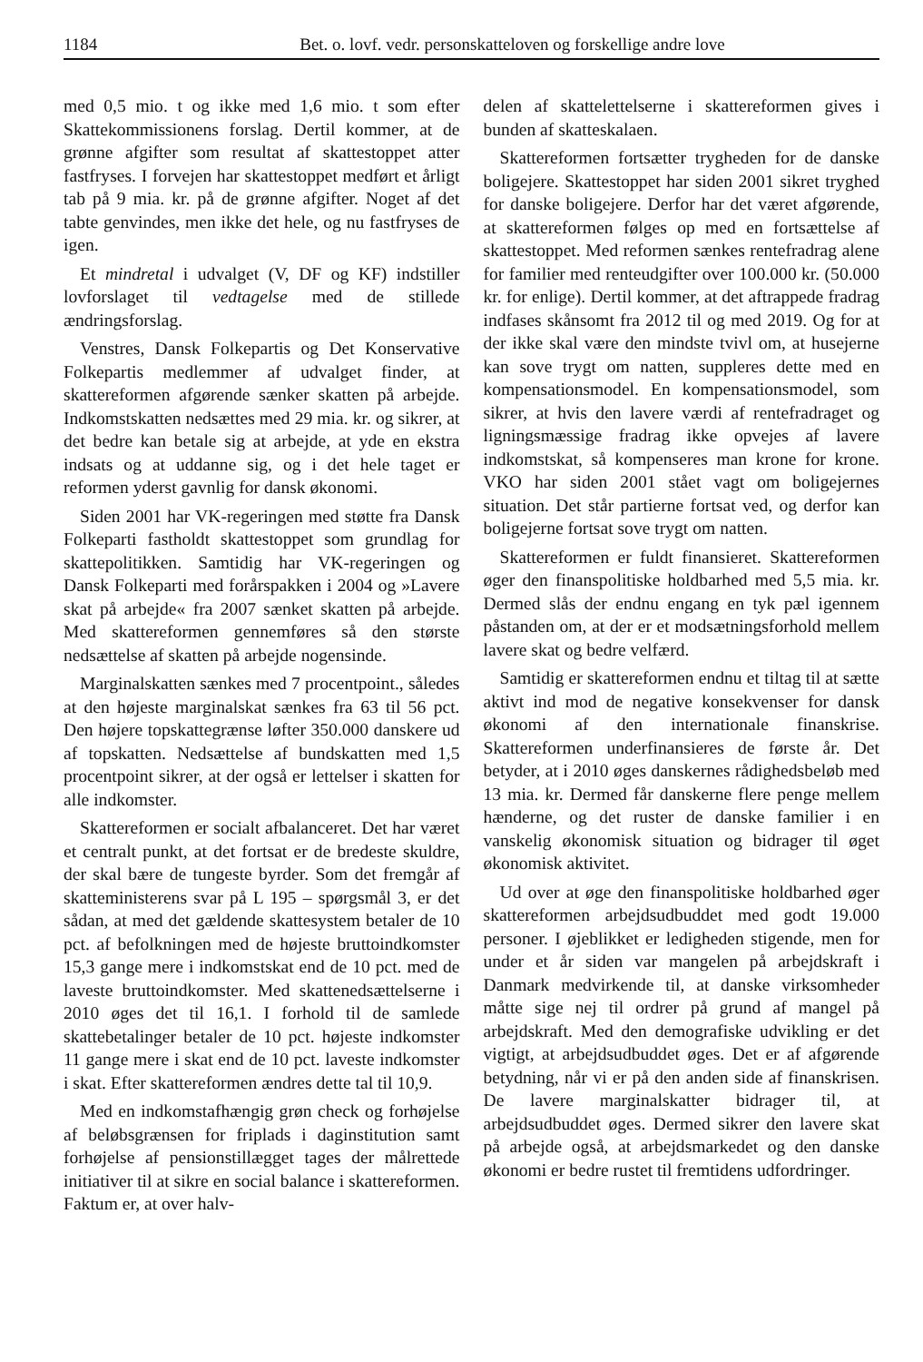1184 Bet. o. lovf. vedr. personskatteloven og forskellige andre love
med 0,5 mio. t og ikke med 1,6 mio. t som efter Skattekommissionens forslag. Dertil kommer, at de grønne afgifter som resultat af skattestoppet atter fastfryses. I forvejen har skattestoppet medført et årligt tab på 9 mia. kr. på de grønne afgifter. Noget af det tabte genvindes, men ikke det hele, og nu fastfryses de igen.
Et mindretal i udvalget (V, DF og KF) indstiller lovforslaget til vedtagelse med de stillede ændringsforslag.
Venstres, Dansk Folkepartis og Det Konservative Folkepartis medlemmer af udvalget finder, at skattereformen afgørende sænker skatten på arbejde. Indkomstskatten nedsættes med 29 mia. kr. og sikrer, at det bedre kan betale sig at arbejde, at yde en ekstra indsats og at uddanne sig, og i det hele taget er reformen yderst gavnlig for dansk økonomi.
Siden 2001 har VK-regeringen med støtte fra Dansk Folkeparti fastholdt skattestoppet som grundlag for skattepolitikken. Samtidig har VK-regeringen og Dansk Folkeparti med forårspakken i 2004 og »Lavere skat på arbejde« fra 2007 sænket skatten på arbejde. Med skattereformen gennemføres så den største nedsættelse af skatten på arbejde nogensinde.
Marginalskatten sænkes med 7 procentpoint., således at den højeste marginalskat sænkes fra 63 til 56 pct. Den højere topskattegrænse løfter 350.000 danskere ud af topskatten. Nedsættelse af bundskatten med 1,5 procentpoint sikrer, at der også er lettelser i skatten for alle indkomster.
Skattereformen er socialt afbalanceret. Det har været et centralt punkt, at det fortsat er de bredeste skuldre, der skal bære de tungeste byrder. Som det fremgår af skatteministerens svar på L 195 – spørgsmål 3, er det sådan, at med det gældende skattesystem betaler de 10 pct. af befolkningen med de højeste bruttoindkomster 15,3 gange mere i indkomstskat end de 10 pct. med de laveste bruttoindkomster. Med skattenedsættelserne i 2010 øges det til 16,1. I forhold til de samlede skattebetalinger betaler de 10 pct. højeste indkomster 11 gange mere i skat end de 10 pct. laveste indkomster i skat. Efter skattereformen ændres dette tal til 10,9.
Med en indkomstafhængig grøn check og forhøjelse af beløbsgrænsen for friplads i daginstitution samt forhøjelse af pensionstillægget tages der målrettede initiativer til at sikre en social balance i skattereformen. Faktum er, at over halv-
delen af skattelettelserne i skattereformen gives i bunden af skatteskalaen.
Skattereformen fortsætter trygheden for de danske boligejere. Skattestoppet har siden 2001 sikret tryghed for danske boligejere. Derfor har det været afgørende, at skattereformen følges op med en fortsættelse af skattestoppet. Med reformen sænkes rentefradrag alene for familier med renteudgifter over 100.000 kr. (50.000 kr. for enlige). Dertil kommer, at det aftrappede fradrag indfases skånsomt fra 2012 til og med 2019. Og for at der ikke skal være den mindste tvivl om, at husejerne kan sove trygt om natten, suppleres dette med en kompensationsmodel. En kompensationsmodel, som sikrer, at hvis den lavere værdi af rentefradraget og ligningsmæssige fradrag ikke opvejes af lavere indkomstskat, så kompenseres man krone for krone. VKO har siden 2001 stået vagt om boligejernes situation. Det står partierne fortsat ved, og derfor kan boligejerne fortsat sove trygt om natten.
Skattereformen er fuldt finansieret. Skattereformen øger den finanspolitiske holdbarhed med 5,5 mia. kr. Dermed slås der endnu engang en tyk pæl igennem påstanden om, at der er et modsætningsforhold mellem lavere skat og bedre velfærd.
Samtidig er skattereformen endnu et tiltag til at sætte aktivt ind mod de negative konsekvenser for dansk økonomi af den internationale finanskrise. Skattereformen underfinansieres de første år. Det betyder, at i 2010 øges danskernes rådighedsbeløb med 13 mia. kr. Dermed får danskerne flere penge mellem hænderne, og det ruster de danske familier i en vanskelig økonomisk situation og bidrager til øget økonomisk aktivitet.
Ud over at øge den finanspolitiske holdbarhed øger skattereformen arbejdsudbuddet med godt 19.000 personer. I øjeblikket er ledigheden stigende, men for under et år siden var mangelen på arbejdskraft i Danmark medvirkende til, at danske virksomheder måtte sige nej til ordrer på grund af mangel på arbejdskraft. Med den demografiske udvikling er det vigtigt, at arbejdsudbuddet øges. Det er af afgørende betydning, når vi er på den anden side af finanskrisen. De lavere marginalskatter bidrager til, at arbejdsudbuddet øges. Dermed sikrer den lavere skat på arbejde også, at arbejdsmarkedet og den danske økonomi er bedre rustet til fremtidens udfordringer.